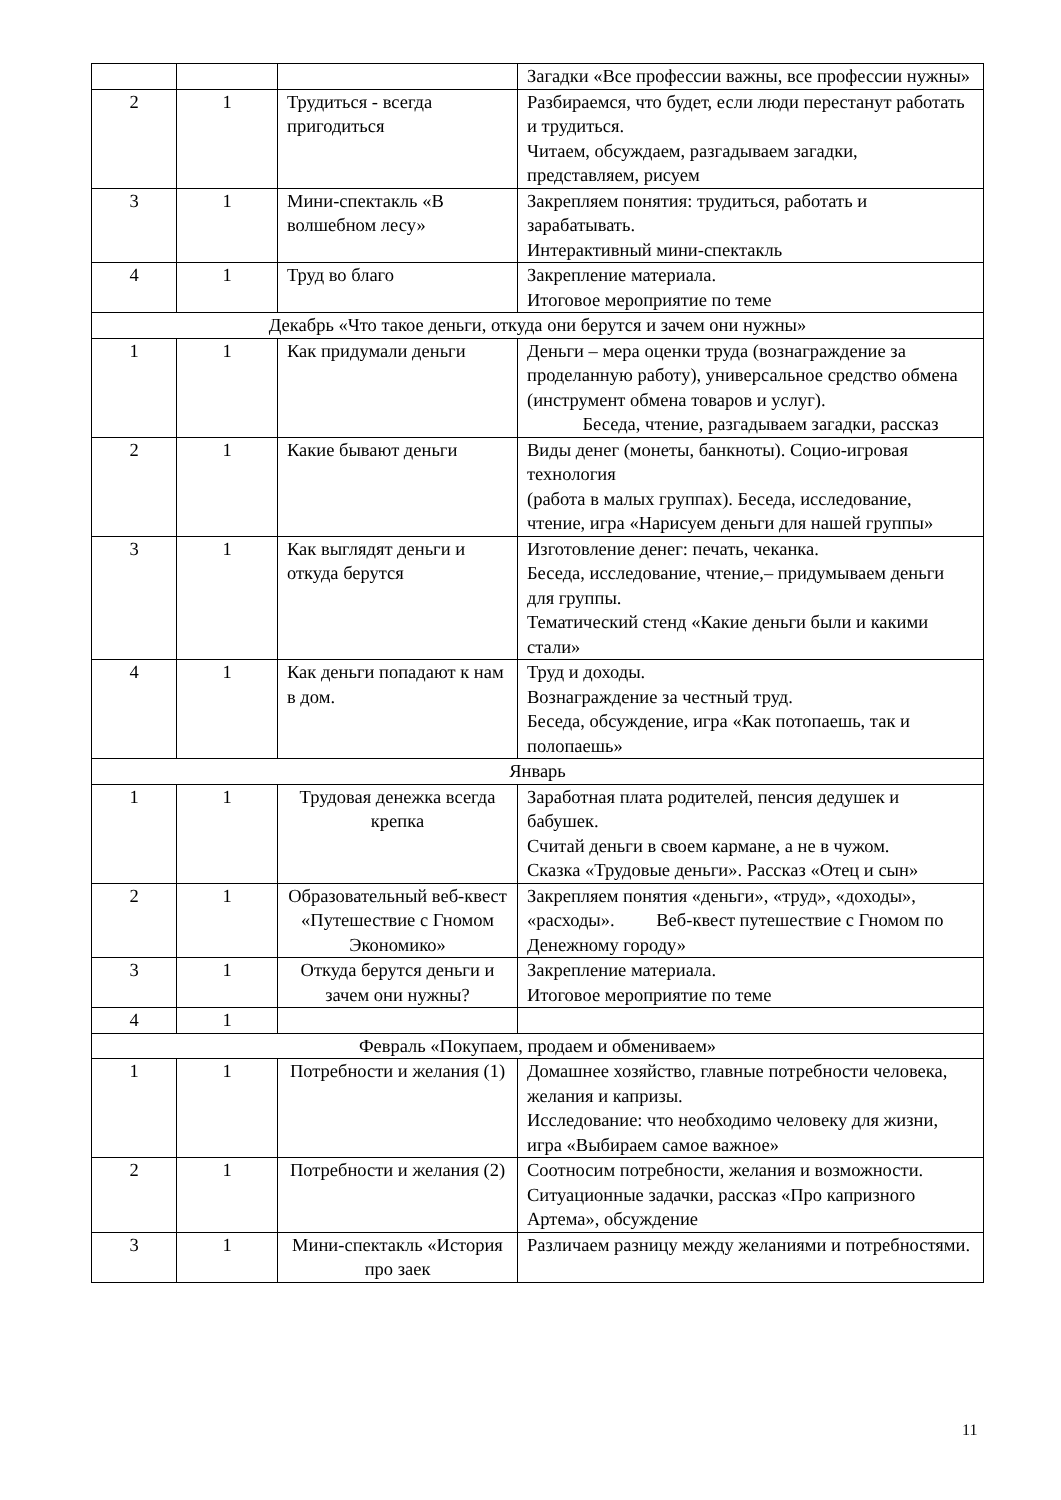| | | | Загадки «Все профессии важны, все профессии нужны» |
| 2 | 1 | Трудиться - всегда пригодиться | Разбираемся, что будет, если люди перестанут работать и трудиться. Читаем, обсуждаем, разгадываем загадки, представляем, рисуем |
| 3 | 1 | Мини-спектакль «В волшебном лесу» | Закрепляем понятия: трудиться, работать и зарабатывать. Интерактивный мини-спектакль |
| 4 | 1 | Труд во благо | Закрепление материала. Итоговое мероприятие по теме |
| Декабрь «Что такое деньги, откуда они берутся и зачем они нужны» | | | |
| 1 | 1 | Как придумали деньги | Деньги – мера оценки труда (вознаграждение за проделанную работу), универсальное средство обмена (инструмент обмена товаров и услуг). Беседа, чтение, разгадываем загадки, рассказ |
| 2 | 1 | Какие бывают деньги | Виды денег (монеты, банкноты). Социо-игровая технология (работа в малых группах). Беседа, исследование, чтение, игра «Нарисуем деньги для нашей группы» |
| 3 | 1 | Как выглядят деньги и откуда берутся | Изготовление денег: печать, чеканка. Беседа, исследование, чтение,– придумываем деньги для группы. Тематический стенд «Какие деньги были и какими стали» |
| 4 | 1 | Как деньги попадают к нам в дом. | Труд и доходы. Вознаграждение за честный труд. Беседа, обсуждение, игра «Как потопаешь, так и полопаешь» |
| Январь | | | |
| 1 | 1 | Трудовая денежка всегда крепка | Заработная плата родителей, пенсия дедушек и бабушек. Считай деньги в своем кармане, а не в чужом. Сказка «Трудовые деньги». Рассказ «Отец и сын» |
| 2 | 1 | Образовательный веб-квест «Путешествие с Гномом Экономико» | Закрепляем понятия «деньги», «труд», «доходы», «расходы». Веб-квест путешествие с Гномом по Денежному городу» |
| 3 | 1 | Откуда берутся деньги и зачем они нужны? | Закрепление материала. Итоговое мероприятие по теме |
| 4 | 1 | | |
| Февраль «Покупаем, продаем и обмениваем» | | | |
| 1 | 1 | Потребности и желания (1) | Домашнее хозяйство, главные потребности человека, желания и капризы. Исследование: что необходимо человеку для жизни, игра «Выбираем самое важное» |
| 2 | 1 | Потребности и желания (2) | Соотносим потребности, желания и возможности. Ситуационные задачки, рассказ «Про капризного Артема», обсуждение |
| 3 | 1 | Мини-спектакль «История про заек | Различаем разницу между желаниями и потребностями. |
11